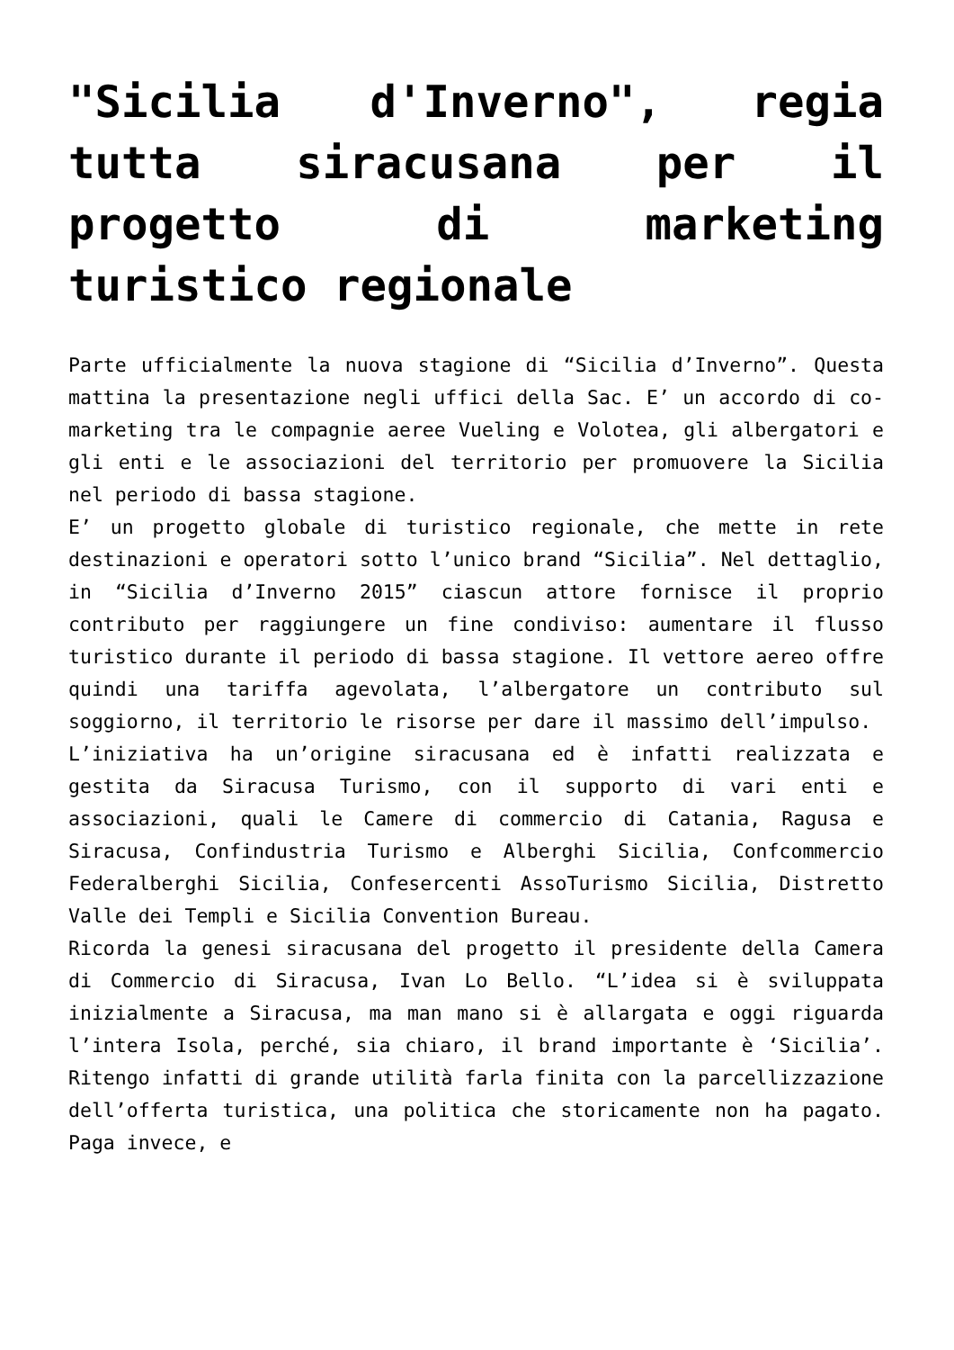"Sicilia d'Inverno", regia tutta siracusana per il progetto di marketing turistico regionale
Parte ufficialmente la nuova stagione di “Sicilia d’Inverno”. Questa mattina la presentazione negli uffici della Sac. E’ un accordo di co-marketing tra le compagnie aeree Vueling e Volotea, gli albergatori e gli enti e le associazioni del territorio per promuovere la Sicilia nel periodo di bassa stagione.
E’ un progetto globale di turistico regionale, che mette in rete destinazioni e operatori sotto l’unico brand “Sicilia”. Nel dettaglio, in “Sicilia d’Inverno 2015” ciascun attore fornisce il proprio contributo per raggiungere un fine condiviso: aumentare il flusso turistico durante il periodo di bassa stagione. Il vettore aereo offre quindi una tariffa agevolata, l’albergatore un contributo sul soggiorno, il territorio le risorse per dare il massimo dell’impulso.
L’iniziativa ha un’origine siracusana ed è infatti realizzata e gestita da Siracusa Turismo, con il supporto di vari enti e associazioni, quali le Camere di commercio di Catania, Ragusa e Siracusa, Confindustria Turismo e Alberghi Sicilia, Confcommercio Federalberghi Sicilia, Confesercenti AssoTurismo Sicilia, Distretto Valle dei Templi e Sicilia Convention Bureau.
Ricorda la genesi siracusana del progetto il presidente della Camera di Commercio di Siracusa, Ivan Lo Bello. “L’idea si è sviluppata inizialmente a Siracusa, ma man mano si è allargata e oggi riguarda l’intera Isola, perché, sia chiaro, il brand importante è ‘Sicilia’. Ritengo infatti di grande utilità farla finita con la parcellizzazione dell’offerta turistica, una politica che storicamente non ha pagato. Paga invece, e